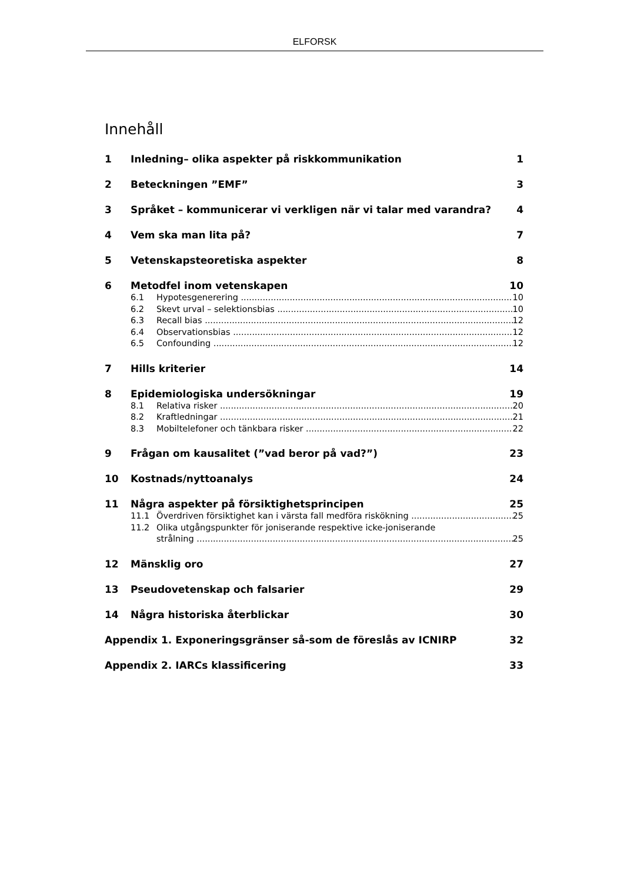ELFORSK
Innehåll
1 Inledning– olika aspekter på riskkommunikation 1
2 Beteckningen ”EMF” 3
3 Språket – kommunicerar vi verkligen när vi talar med varandra? 4
4 Vem ska man lita på? 7
5 Vetenskapsteoretiska aspekter 8
6 Metodfel inom vetenskapen 10
6.1 Hypotesgenerering 10
6.2 Skevt urval – selektionsbias 10
6.3 Recall bias 12
6.4 Observationsbias 12
6.5 Confounding 12
7 Hills kriterier 14
8 Epidemiologiska undersökningar 19
8.1 Relativa risker 20
8.2 Kraftledningar 21
8.3 Mobiltelefoner och tänkbara risker 22
9 Frågan om kausalitet (”vad beror på vad?”) 23
10 Kostnads/nyttoanalys 24
11 Några aspekter på försiktighetsprincipen 25
11.1 Överdriven försiktighet kan i värsta fall medföra riskökning 25
11.2 Olika utgångspunkter för joniserande respektive icke-joniserande
strålning 25
12 Mänsklig oro 27
13 Pseudovetenskap och falsarier 29
14 Några historiska återblickar 30
Appendix 1. Exponeringsgränser så-som de föreslås av ICNIRP 32
Appendix 2. IARCs klassificering 33